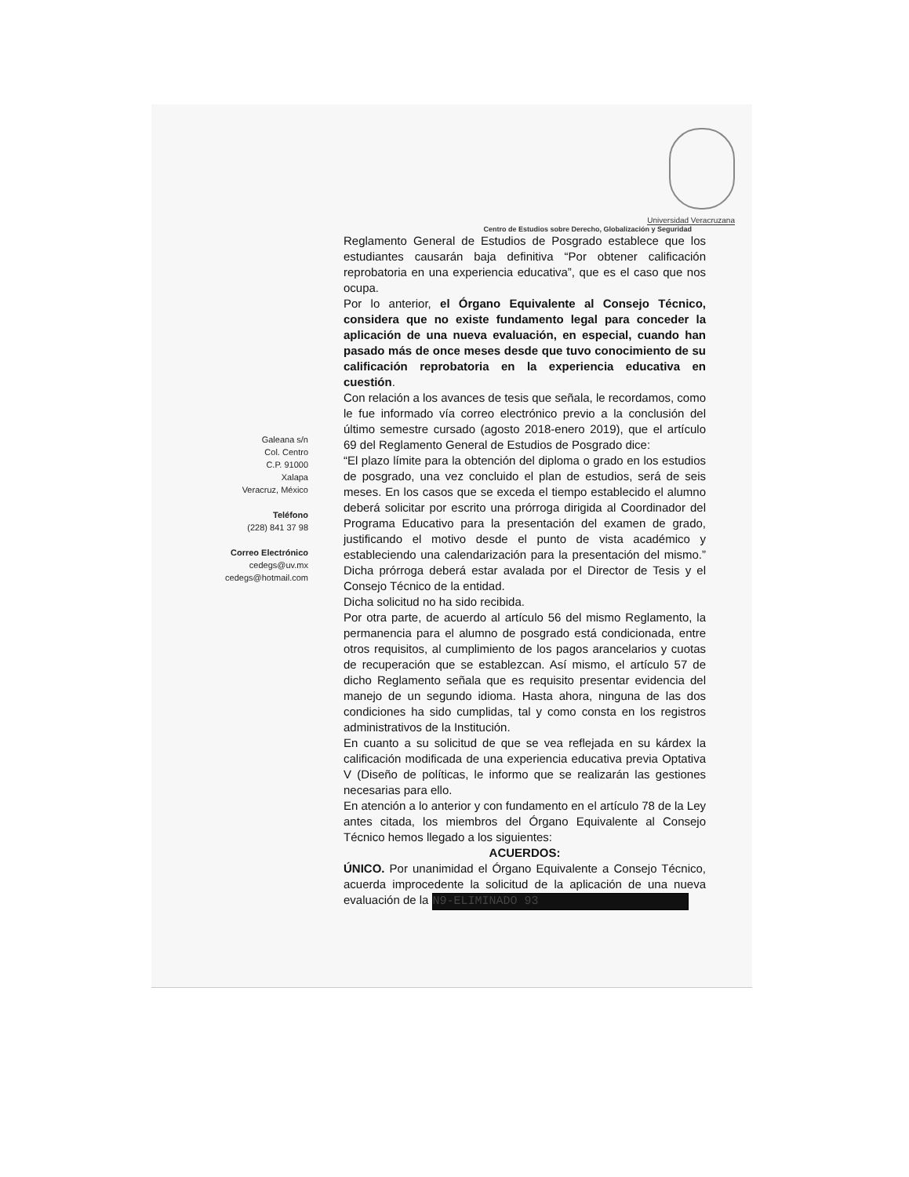Universidad Veracruzana
Centro de Estudios sobre Derecho, Globalización y Seguridad
Galeana s/n
Col. Centro
C.P. 91000
Xalapa
Veracruz, México
Teléfono
(228) 841 37 98
Correo Electrónico
cedegs@uv.mx
cedegs@hotmail.com
Reglamento General de Estudios de Posgrado establece que los estudiantes causarán baja definitiva “Por obtener calificación reprobatoria en una experiencia educativa”, que es el caso que nos ocupa.
Por lo anterior, el Órgano Equivalente al Consejo Técnico, considera que no existe fundamento legal para conceder la aplicación de una nueva evaluación, en especial, cuando han pasado más de once meses desde que tuvo conocimiento de su calificación reprobatoria en la experiencia educativa en cuestión.
Con relación a los avances de tesis que señala, le recordamos, como le fue informado vía correo electrónico previo a la conclusión del último semestre cursado (agosto 2018-enero 2019), que el artículo 69 del Reglamento General de Estudios de Posgrado dice:
“El plazo límite para la obtención del diploma o grado en los estudios de posgrado, una vez concluido el plan de estudios, será de seis meses. En los casos que se exceda el tiempo establecido el alumno deberá solicitar por escrito una prórroga dirigida al Coordinador del Programa Educativo para la presentación del examen de grado, justificando el motivo desde el punto de vista académico y estableciendo una calendarización para la presentación del mismo.” Dicha prórroga deberá estar avalada por el Director de Tesis y el Consejo Técnico de la entidad.
Dicha solicitud no ha sido recibida.
Por otra parte, de acuerdo al artículo 56 del mismo Reglamento, la permanencia para el alumno de posgrado está condicionada, entre otros requisitos, al cumplimiento de los pagos arancelarios y cuotas de recuperación que se establezcan. Así mismo, el artículo 57 de dicho Reglamento señala que es requisito presentar evidencia del manejo de un segundo idioma. Hasta ahora, ninguna de las dos condiciones ha sido cumplidas, tal y como consta en los registros administrativos de la Institución.
En cuanto a su solicitud de que se vea reflejada en su kárdex la calificación modificada de una experiencia educativa previa Optativa V (Diseño de políticas, le informo que se realizarán las gestiones necesarias para ello.
En atención a lo anterior y con fundamento en el artículo 78 de la Ley antes citada, los miembros del Órgano Equivalente al Consejo Técnico hemos llegado a los siguientes:
ACUERDOS:
ÚNICO. Por unanimidad el Órgano Equivalente a Consejo Técnico, acuerda improcedente la solicitud de la aplicación de una nueva evaluación de la N9-ELIMINADO 93